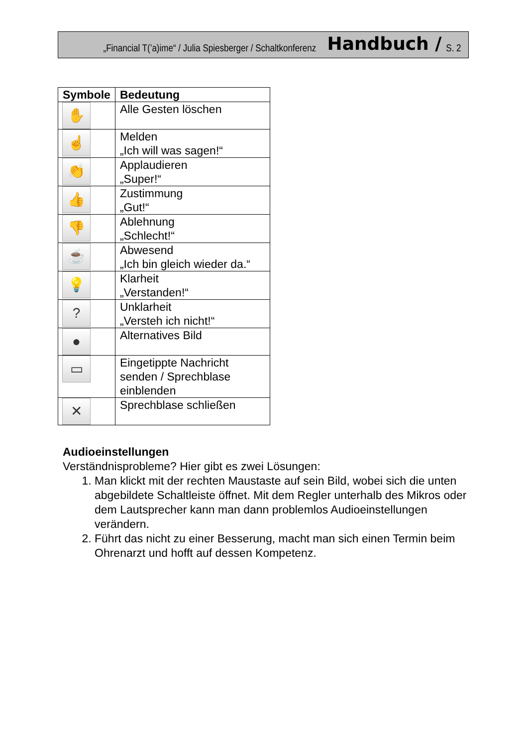„Financial T(’a)ime“ / Julia Spiesberger / Schaltkonferenz Handbuch / S. 2
| Symbole | Bedeutung |
| --- | --- |
| ✋ | Alle Gesten löschen |
| ☝ | Melden „Ich will was sagen!“ |
| 👏 | Applaudieren „Super!“ |
| 👍 | Zustimmung „Gut!“ |
| 👎 | Ablehnung „Schlecht!“ |
| ☕ | Abwesend „Ich bin gleich wieder da.“ |
| 💡 | Klarheit „Verstanden!“ |
| ? | Unklarheit „Versteh ich nicht!“ |
| ● | Alternatives Bild |
| ▭ | Eingetippte Nachricht senden / Sprechblase einblenden |
| ✕ | Sprechblase schließen |
Audioeinstellungen
Verständnisprobleme? Hier gibt es zwei Lösungen:
1. Man klickt mit der rechten Maustaste auf sein Bild, wobei sich die unten abgebildete Schaltleiste öffnet. Mit dem Regler unterhalb des Mikros oder dem Lautsprecher kann man dann problemlos Audioeinstellungen verändern.
2. Führt das nicht zu einer Besserung, macht man sich einen Termin beim Ohrenarzt und hofft auf dessen Kompetenz.